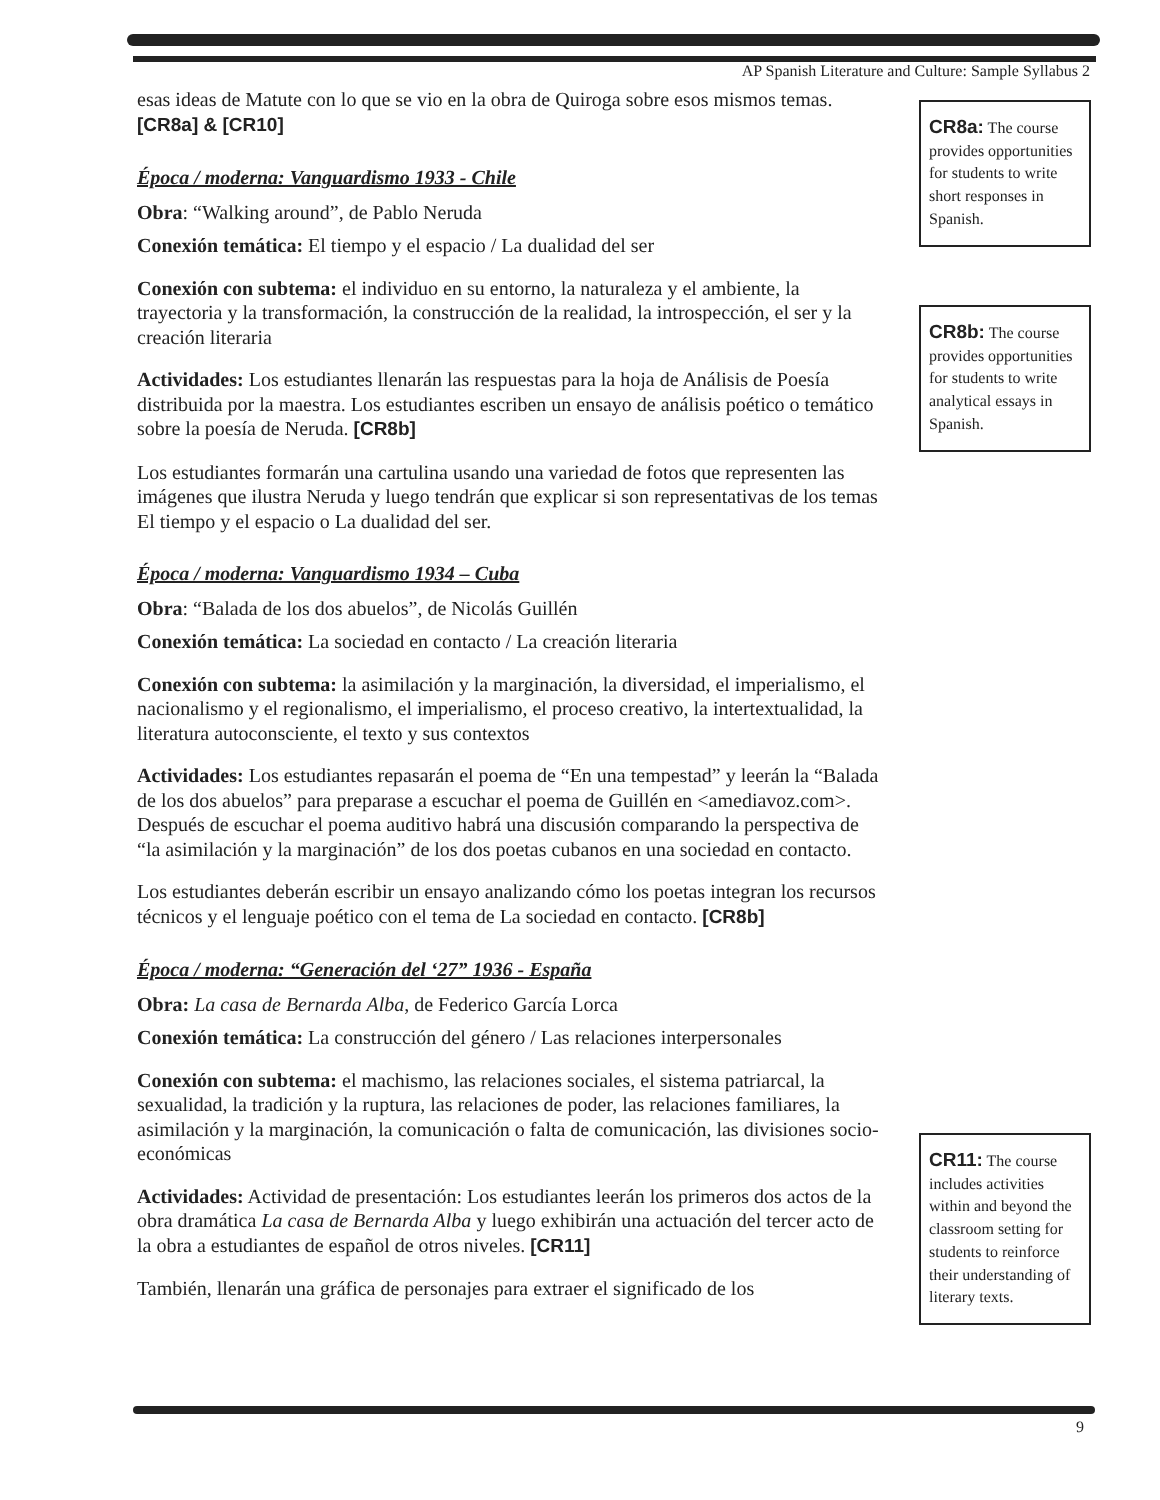AP Spanish Literature and Culture: Sample Syllabus 2
esas ideas de Matute con lo que se vio en la obra de Quiroga sobre esos mismos temas. [CR8a] & [CR10]
Época / moderna: Vanguardismo 1933 - Chile
Obra: “Walking around”, de Pablo Neruda
Conexión temática: El tiempo y el espacio / La dualidad del ser
Conexión con subtema: el individuo en su entorno, la naturaleza y el ambiente, la trayectoria y la transformación, la construcción de la realidad, la introspección, el ser y la creación literaria
Actividades: Los estudiantes llenarán las respuestas para la hoja de Análisis de Poesía distribuida por la maestra. Los estudiantes escriben un ensayo de análisis poético o temático sobre la poesía de Neruda. [CR8b]
Los estudiantes formarán una cartulina usando una variedad de fotos que representen las imágenes que ilustra Neruda y luego tendrán que explicar si son representativas de los temas El tiempo y el espacio o La dualidad del ser.
Época / moderna: Vanguardismo 1934 – Cuba
Obra: “Balada de los dos abuelos”, de Nicolás Guillén
Conexión temática: La sociedad en contacto / La creación literaria
Conexión con subtema: la asimilación y la marginación, la diversidad, el imperialismo, el nacionalismo y el regionalismo, el imperialismo, el proceso creativo, la intertextualidad, la literatura autoconsciente, el texto y sus contextos
Actividades: Los estudiantes repasarán el poema de “En una tempestad” y leerán la “Balada de los dos abuelos” para preparase a escuchar el poema de Guillén en <amediavoz.com>. Después de escuchar el poema auditivo habrá una discusión comparando la perspectiva de “la asimilación y la marginación” de los dos poetas cubanos en una sociedad en contacto.
Los estudiantes deberán escribir un ensayo analizando cómo los poetas integran los recursos técnicos y el lenguaje poético con el tema de La sociedad en contacto. [CR8b]
Época / moderna: “Generación del ‘27” 1936 - España
Obra: La casa de Bernarda Alba, de Federico García Lorca
Conexión temática: La construcción del género / Las relaciones interpersonales
Conexión con subtema: el machismo, las relaciones sociales, el sistema patriarcal, la sexualidad, la tradición y la ruptura, las relaciones de poder, las relaciones familiares, la asimilación y la marginación, la comunicación o falta de comunicación, las divisiones socio-económicas
Actividades: Actividad de presentación: Los estudiantes leerán los primeros dos actos de la obra dramática La casa de Bernarda Alba y luego exhibirán una actuación del tercer acto de la obra a estudiantes de español de otros niveles. [CR11]
También, llenarán una gráfica de personajes para extraer el significado de los
CR8a: The course provides opportunities for students to write short responses in Spanish.
CR8b: The course provides opportunities for students to write analytical essays in Spanish.
CR11: The course includes activities within and beyond the classroom setting for students to reinforce their understanding of literary texts.
9